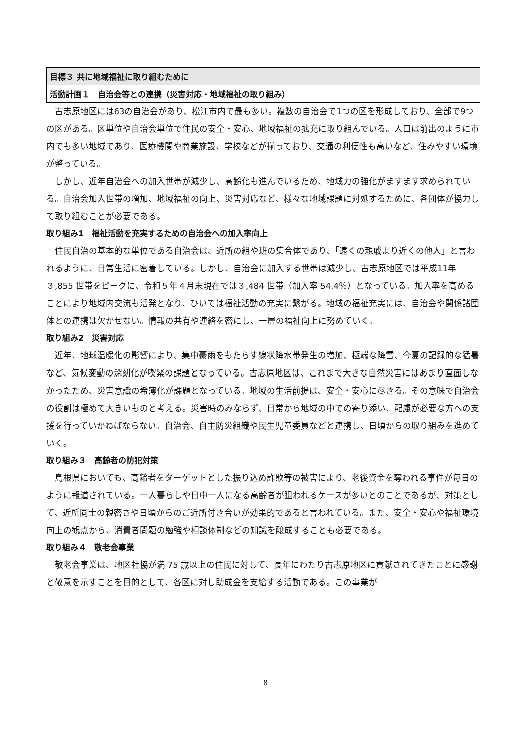目標３ 共に地域福祉に取り組むために
活動計画１　自治会等との連携（災害対応・地域福祉の取り組み）
古志原地区には63の自治会があり、松江市内で最も多い。複数の自治会で1つの区を形成しており、全部で9つの区がある。区単位や自治会単位で住民の安全・安心、地域福祉の拡充に取り組んでいる。人口は前出のように市内でも多い地域であり、医療機関や商業施設、学校などが揃っており、交通の利便性も高いなど、住みやすい環境が整っている。
しかし、近年自治会への加入世帯が減少し、高齢化も進んでいるため、地域力の強化がますます求められている。自治会加入世帯の増加、地域福祉の向上、災害対応など、様々な地域課題に対処するために、各団体が協力して取り組むことが必要である。
取り組み1　福祉活動を充実するための自治会への加入率向上
住民自治の基本的な単位である自治会は、近所の組や班の集合体であり、「遠くの親戚より近くの他人」と言われるように、日常生活に密着している。しかし、自治会に加入する世帯は減少し、古志原地区では平成11年３,855 世帯をピークに、令和５年４月末現在では３,484 世帯（加入率 54.4％）となっている。加入率を高めることにより地域内交流も活発となり、ひいては福祉活動の充実に繋がる。地域の福祉充実には、自治会や関係諸団体との連携は欠かせない。情報の共有や連絡を密にし、一層の福祉向上に努めていく。
取り組み2　災害対応
近年、地球温暖化の影響により、集中豪雨をもたらす線状降水帯発生の増加、極端な降雪、今夏の記録的な猛暑など、気候変動の深刻化が喫緊の課題となっている。古志原地区は、これまで大きな自然災害にはあまり直面しなかったため、災害意識の希薄化が課題となっている。地域の生活前提は、安全・安心に尽きる。その意味で自治会の役割は極めて大きいものと考える。災害時のみならず、日常から地域の中での寄り添い、配慮が必要な方への支援を行っていかねばならない。自治会、自主防災組織や民生児童委員などと連携し、日頃からの取り組みを進めていく。
取り組み３　高齢者の防犯対策
島根県においても、高齢者をターゲットとした振り込め詐欺等の被害により、老後資金を奪われる事件が毎日のように報道されている。一人暮らしや日中一人になる高齢者が狙われるケースが多いとのことであるが、対策として、近所同士の親密さや日頃からのご近所付き合いが効果的であると言われている。また、安全・安心や福祉環境向上の観点から、消費者問題の勉強や相談体制などの知識を醸成することも必要である。
取り組み４　敬老会事業
敬老会事業は、地区社協が満 75 歳以上の住民に対して、長年にわたり古志原地区に貢献されてきたことに感謝と敬意を示すことを目的として、各区に対し助成金を支給する活動である。この事業が
8